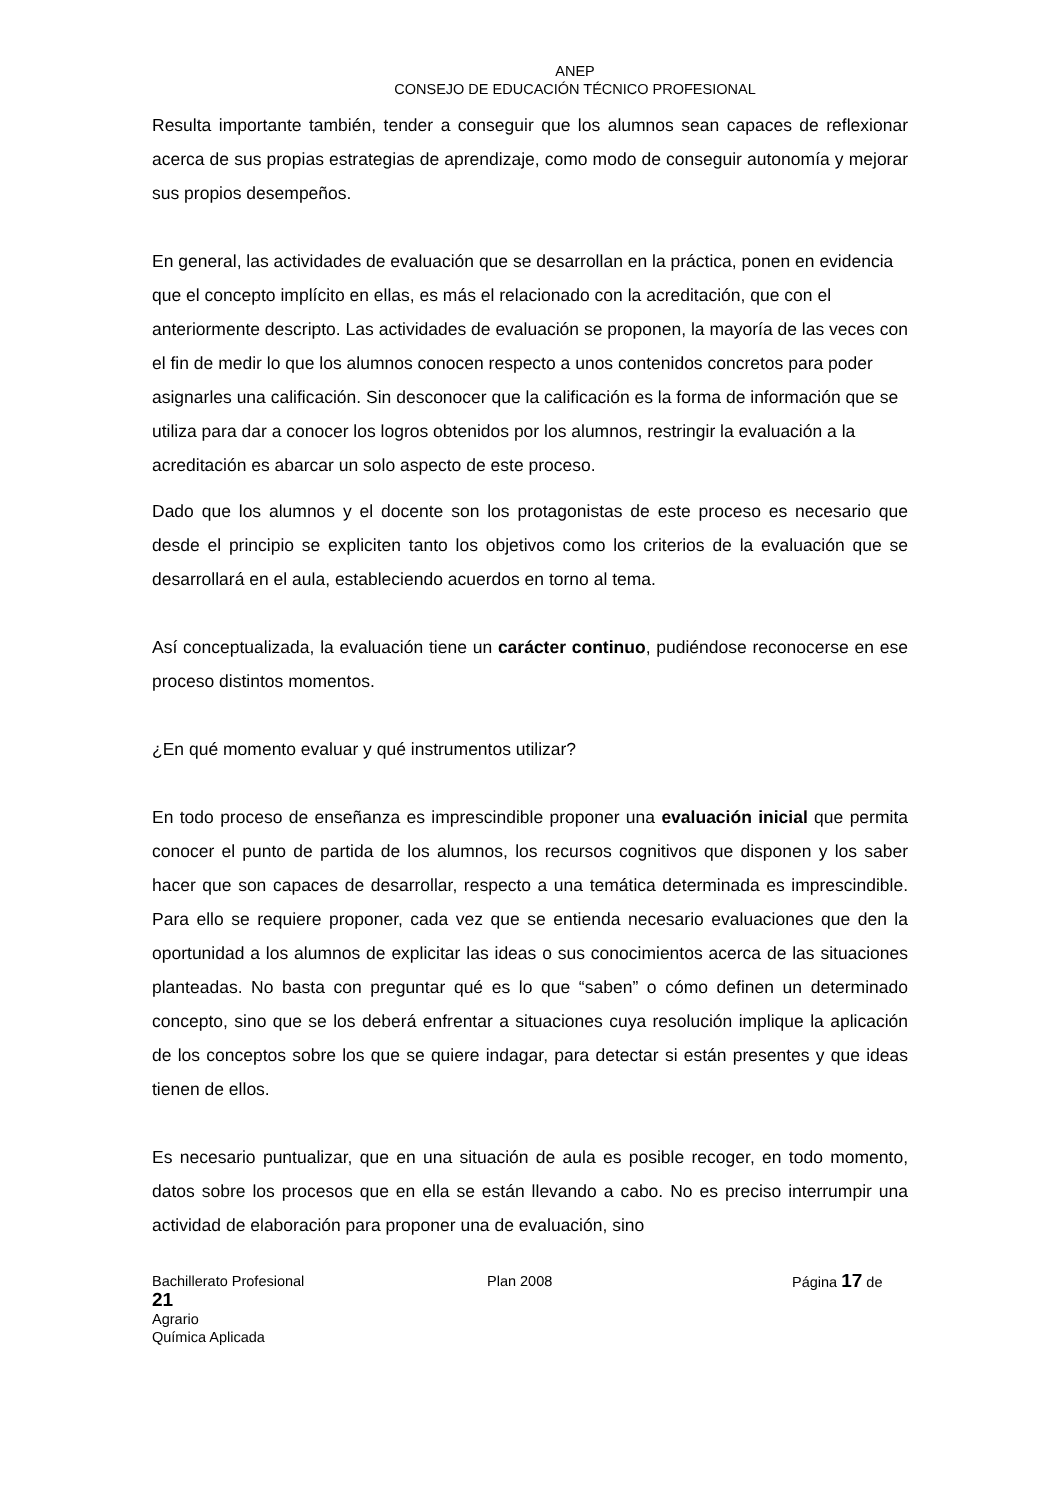ANEP
CONSEJO DE EDUCACIÓN TÉCNICO PROFESIONAL
Resulta importante también, tender a conseguir que los alumnos sean capaces de reflexionar acerca de sus propias estrategias de aprendizaje, como modo de conseguir autonomía y mejorar sus propios desempeños.
En general, las actividades de evaluación que se desarrollan en la práctica, ponen en evidencia que el concepto implícito en ellas, es más el relacionado con la acreditación, que con el anteriormente descripto. Las actividades de evaluación se proponen, la mayoría de las veces con el fin de medir lo que los alumnos conocen respecto a unos contenidos concretos para poder asignarles una calificación. Sin desconocer que la calificación es la forma de información que se utiliza para dar a conocer los logros obtenidos por los alumnos, restringir la evaluación a la acreditación es abarcar un solo aspecto de este proceso.
Dado que los alumnos y el docente son los protagonistas de este proceso es necesario que desde el principio se expliciten tanto los objetivos como los criterios de la evaluación que se desarrollará en el aula, estableciendo acuerdos en torno al tema.
Así conceptualizada, la evaluación tiene un carácter continuo, pudiéndose reconocerse en ese proceso distintos momentos.
¿En qué momento evaluar y qué instrumentos utilizar?
En todo proceso de enseñanza es imprescindible proponer una evaluación inicial que permita conocer el punto de partida de los alumnos, los recursos cognitivos que disponen y los saber hacer que son capaces de desarrollar, respecto a una temática determinada es imprescindible. Para ello se requiere proponer, cada vez que se entienda necesario evaluaciones que den la oportunidad a los alumnos de explicitar las ideas o sus conocimientos acerca de las situaciones planteadas. No basta con preguntar qué es lo que “saben” o cómo definen un determinado concepto, sino que se los deberá enfrentar a situaciones cuya resolución implique la aplicación de los conceptos sobre los que se quiere indagar, para detectar si están presentes y que ideas tienen de ellos.
Es necesario puntualizar, que en una situación de aula es posible recoger, en todo momento, datos sobre los procesos que en ella se están llevando a cabo. No es preciso interrumpir una actividad de elaboración para proponer una de evaluación, sino
Bachillerato Profesional Plan 2008 Página 17 de
21
Agrario
Química Aplicada